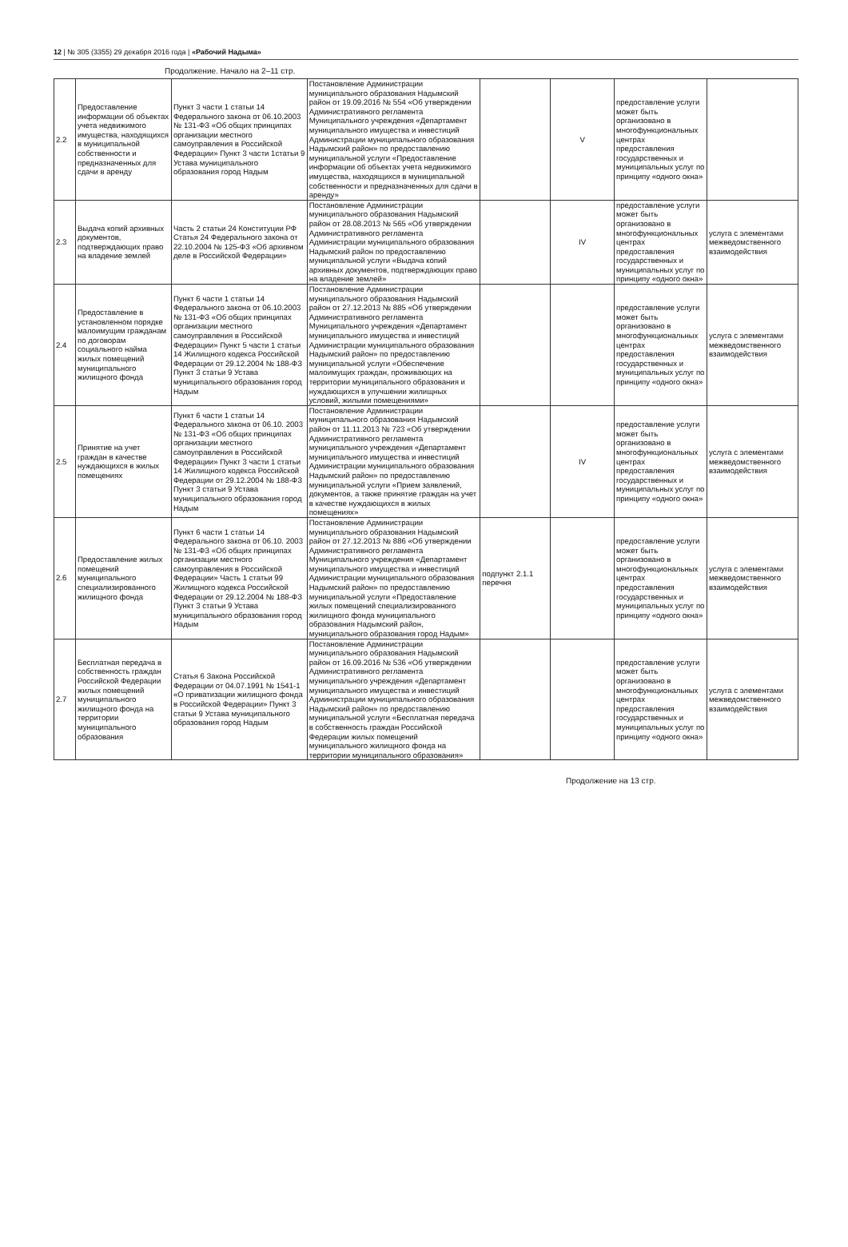12 | № 305 (3355) 29 декабря 2016 года | «Рабочий Надыма»
Продолжение. Начало на 2–11 стр.
| 2.2 | Предоставление информации об объектах учета недвижимого имущества, находящихся в муниципальной собственности и предназначенных для сдачи в аренду | Пункт 3 части 1 статьи 14 Федерального закона от 06.10.2003 № 131-ФЗ «Об общих принципах организации местного самоуправления в Российской Федерации» Пункт 3 части 1статьи 9 Устава муниципального образования город Надым | Постановление Администрации муниципального образования Надымский район от 19.09.2016 № 554 «Об утверждении Административного регламента Муниципального учреждения «Департамент муниципального имущества и инвестиций Администрации муниципального образования Надымский район» по предоставлению муниципальной услуги «Предоставление информации об объектах учета недвижимого имущества, находящихся в муниципальной собственности и предназначенных для сдачи в аренду» | | V | предоставление услуги может быть организовано в многофункциональных центрах предоставления государственных и муниципальных услуг по принципу «одного окна» | |
| 2.3 | Выдача копий архивных документов, подтверждающих право на владение землей | Часть 2 статьи 24 Конституции РФ Статья 24 Федерального закона от 22.10.2004 № 125-ФЗ «Об архивном деле в Российской Федерации» | Постановление Администрации муниципального образования Надымский район от 28.08.2013 № 565 «Об утверждении Административного регламента Администрации муниципального образования Надымский район по предоставлению муниципальной услуги «Выдача копий архивных документов, подтверждающих право на владение землей» | | IV | предоставление услуги может быть организовано в многофункциональных центрах предоставления государственных и муниципальных услуг по принципу «одного окна» | услуга с элементами межведомственного взаимодействия |
| 2.4 | Предоставление в установленном порядке малоимущим гражданам по договорам социального найма жилых помещений муниципального жилищного фонда | Пункт 6 части 1 статьи 14 Федерального закона от 06.10.2003 № 131-ФЗ «Об общих принципах организации местного самоуправления в Российской Федерации» Пункт 5 части 1 статьи 14 Жилищного кодекса Российской Федерации от 29.12.2004 № 188-ФЗ Пункт 3 статьи 9 Устава муниципального образования город Надым | Постановление Администрации муниципального образования Надымский район от 27.12.2013 № 885 «Об утверждении Административного регламента Муниципального учреждения «Департамент муниципального имущества и инвестиций Администрации муниципального образования Надымский район» по предоставлению муниципальной услуги «Обеспечение малоимущих граждан, проживающих на территории муниципального образования и нуждающихся в улучшении жилищных условий, жилыми помещениями» | | | предоставление услуги может быть организовано в многофункциональных центрах предоставления государственных и муниципальных услуг по принципу «одного окна» | услуга с элементами межведомственного взаимодействия |
| 2.5 | Принятие на учет граждан в качестве нуждающихся в жилых помещениях | Пункт 6 части 1 статьи 14 Федерального закона от 06.10. 2003 № 131-ФЗ «Об общих принципах организации местного самоуправления в Российской Федерации» Пункт 3 части 1 статьи 14 Жилищного кодекса Российской Федерации от 29.12.2004 № 188-ФЗ Пункт 3 статьи 9 Устава муниципального образования город Надым | Постановление Администрации муниципального образования Надымский район от 11.11.2013 № 723 «Об утверждении Административного регламента муниципального учреждения «Департамент муниципального имущества и инвестиций Администрации муниципального образования Надымский район» по предоставлению муниципальной услуги «Прием заявлений, документов, а также принятие граждан на учет в качестве нуждающихся в жилых помещениях» | | IV | предоставление услуги может быть организовано в многофункциональных центрах предоставления государственных и муниципальных услуг по принципу «одного окна» | услуга с элементами межведомственного взаимодействия |
| 2.6 | Предоставление жилых помещений муниципального специализированного жилищного фонда | Пункт 6 части 1 статьи 14 Федерального закона от 06.10. 2003 № 131-ФЗ «Об общих принципах организации местного самоуправления в Российской Федерации» Часть 1 статьи 99 Жилищного кодекса Российской Федерации от 29.12.2004 № 188-ФЗ Пункт 3 статьи 9 Устава муниципального образования город Надым | Постановление Администрации муниципального образования Надымский район от 27.12.2013 № 886 «Об утверждении Административного регламента Муниципального учреждения «Департамент муниципального имущества и инвестиций Администрации муниципального образования Надымский район» по предоставлению муниципальной услуги «Предоставление жилых помещений специализированного жилищного фонда муниципального образования Надымский район, муниципального образования город Надым» | подпункт 2.1.1 перечня | | предоставление услуги может быть организовано в многофункциональных центрах предоставления государственных и муниципальных услуг по принципу «одного окна» | услуга с элементами межведомственного взаимодействия |
| 2.7 | Бесплатная передача в собственность граждан Российской Федерации жилых помещений муниципального жилищного фонда на территории муниципального образования | Статья 6 Закона Российской Федерации от 04.07.1991 № 1541-1 «О приватизации жилищного фонда в Российской Федерации» Пункт 3 статьи 9 Устава муниципального образования город Надым | Постановление Администрации муниципального образования Надымский район от 16.09.2016 № 536 «Об утверждении Административного регламента муниципального учреждения «Департамент муниципального имущества и инвестиций Администрации муниципального образования Надымский район» по предоставлению муниципальной услуги «Бесплатная передача в собственность граждан Российской Федерации жилых помещений муниципального жилищного фонда на территории муниципального образования» | | | предоставление услуги может быть организовано в многофункциональных центрах предоставления государственных и муниципальных услуг по принципу «одного окна» | услуга с элементами межведомственного взаимодействия |
Продолжение на 13 стр.